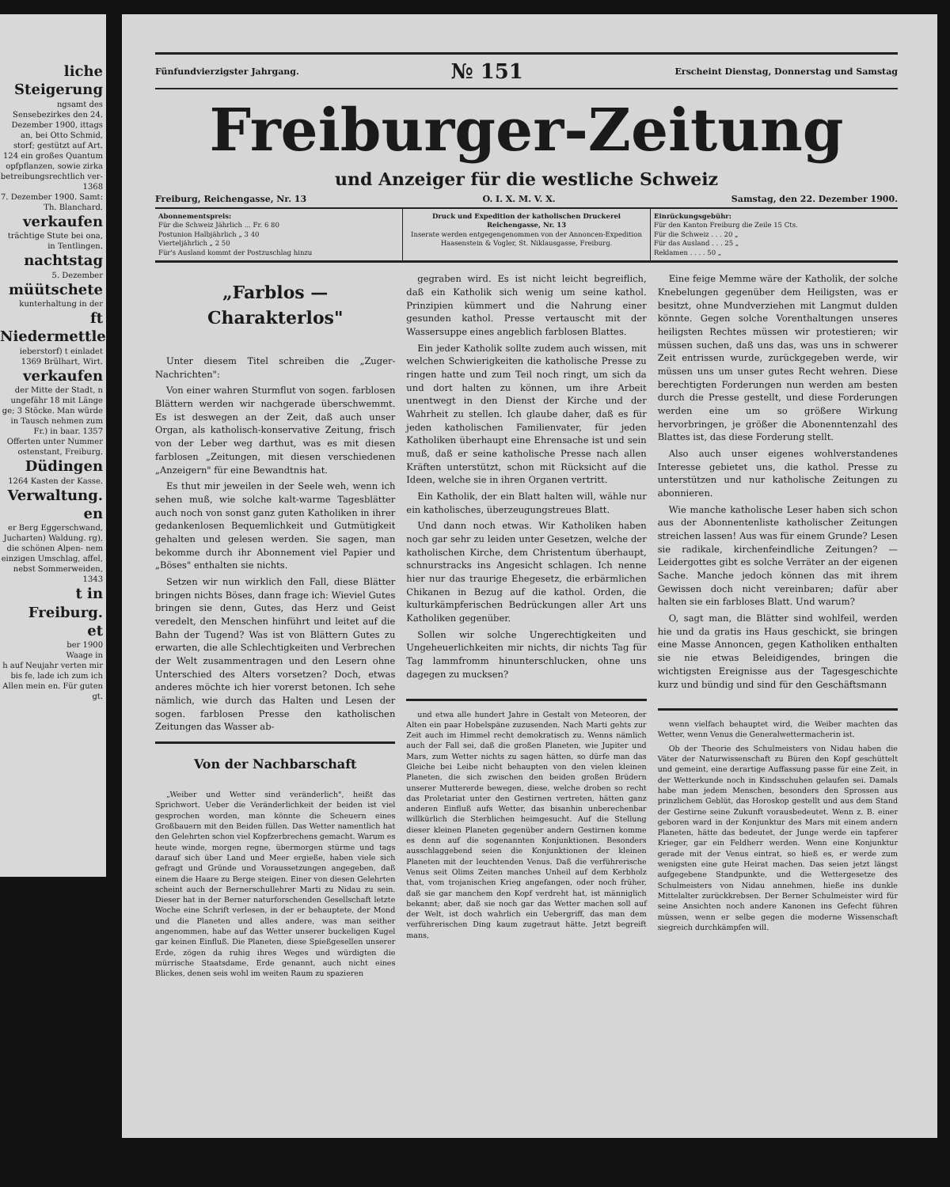liche Steigerung
ngsamt des Sensebezirkes den 24. Dezember 1900, ittags an, bei Otto Schmid, storf; gestützt auf Art. 124 ein großes Quantum opfpflanzen, sowie zirka betreibungsrechtlich ver- 1368
7. Dezember 1900. Samt: Th. Blanchard.
verkaufen
trächtige Stute bei ona, in Tentlingen.
nachtstag
5. Dezember
müütschete
kunterhaltung in der
ft Niedermettlen
ieberstorf) t einladet 1369 Brülhart, Wirt.
verkaufen
der Mitte der Stadt, n ungefähr 18 mit Länge ge; 3 Stöcke. Man würde in Tausch nehmen zum Fr.) in baar. 1357 Offerten unter Nummer ostenstant, Freiburg.
Düdingen
1264 Kasten der Kasse.
Verwaltung.
en
er Berg Eggerschwand, Jucharten) Waldung. rg), die schönen Alpen- nem einzigen Umschlag, affel, nebst Sommerweiden, 1343
t in Freiburg.
et
ber 1900
Waage in
h auf Neujahr verten mir bis fe, lade ich zum ich Allen mein en. Für guten gt.
Fünfundvierzigster Jahrgang. № 151 Erscheint Dienstag, Donnerstag und Samstag
Freiburger-Zeitung
und Anzeiger für die westliche Schweiz
Freiburg, Reichengasse, Nr. 13 O. I. X. M. V. X. Samstag, den 22. Dezember 1900.
Abonnementspreis:
Für die Schweiz Jährlich ... Fr. 6 80
Postunion Halbjährlich „ 3 40
Vierteljährlich „ 2 50
Für's Ausland kommt der Postzuschlag hinzu
Druck und Expedition der katholischen Druckerei Reichengasse, Nr. 13
Inserate werden entgegengenommen von der Annoncen-Expedition Haasenstein & Vogler, St. Niklausgasse, Freiburg.
Einrückungsgebühr:
Für den Kanton Freiburg die Zeile 15 Cts.
Für die Schweiz . . . 20 „
Für das Ausland . . . 25 „
Reklamen . . . . 50 „
„Farblos — Charakterlos"
Unter diesem Titel schreiben die „Zuger-Nachrichten":
Von einer wahren Sturmflut von sogen. farblosen Blättern werden wir nachgerade überschwemmt. Es ist deswegen an der Zeit, daß auch unser Organ, als katholisch-konservative Zeitung, frisch von der Leber weg darthut, was es mit diesen farblosen „Zeitungen, mit diesen verschiedenen „Anzeigern" für eine Bewandtnis hat.
Es thut mir jeweilen in der Seele weh, wenn ich sehen muß, wie solche kalt-warme Tagesblätter auch noch von sonst ganz guten Katholiken in ihrer gedankenlosen Bequemlichkeit und Gutmütigkeit gehalten und gelesen werden. Sie sagen, man bekomme durch ihr Abonnement viel Papier und „Böses" enthalten sie nichts.
Setzen wir nun wirklich den Fall, diese Blätter bringen nichts Böses, dann frage ich: Wieviel Gutes bringen sie denn, Gutes, das Herz und Geist veredelt, den Menschen hinführt und leitet auf die Bahn der Tugend? Was ist von Blättern Gutes zu erwarten, die alle Schlechtigkeiten und Verbrechen der Welt zusammentragen und den Lesern ohne Unterschied des Alters vorsetzen? Doch, etwas anderes möchte ich hier vorerst betonen. Ich sehe nämlich, wie durch das Halten und Lesen der sogen. farblosen Presse den katholischen Zeitungen das Wasser ab-
Von der Nachbarschaft
„Weiber und Wetter sind veränderlich", heißt das Sprichwort. Ueber die Veränderlichkeit der beiden ist viel gesprochen worden, man könnte die Scheuern eines Großbauern mit den Beiden füllen. Das Wetter namentlich hat den Gelehrten schon viel Kopfzerbrechens gemacht. Warum es heute winde, morgen regne, übermorgen stürme und tags darauf sich über Land und Meer ergieße, haben viele sich gefragt und Gründe und Voraussetzungen angegeben, daß einem die Haare zu Berge steigen. Einer von diesen Gelehrten scheint auch der Bernerschullehrer Marti zu Nidau zu sein. Dieser hat in der Berner naturforschenden Gesellschaft letzte Woche eine Schrift verlesen, in der er behauptete, der Mond und die Planeten und alles andere, was man seither angenommen, habe auf das Wetter unserer buckeligen Kugel gar keinen Einfluß. Die Planeten, diese Spießgesellen unserer Erde, zögen da ruhig ihres Weges und würdigten die mürrische Staatsdame, Erde genannt, auch nicht eines Blickes, denen seis wohl im weiten Raum zu spazieren
gegraben wird. Es ist nicht leicht begreiflich, daß ein Katholik sich wenig um seine kathol. Prinzipien kümmert und die Nahrung einer gesunden kathol. Presse vertauscht mit der Wassersuppe eines angeblich farblosen Blattes.
Ein jeder Katholik sollte zudem auch wissen, mit welchen Schwierigkeiten die katholische Presse zu ringen hatte und zum Teil noch ringt, um sich da und dort halten zu können, um ihre Arbeit unentwegt in den Dienst der Kirche und der Wahrheit zu stellen. Ich glaube daher, daß es für jeden katholischen Familienvater, für jeden Katholiken überhaupt eine Ehrensache ist und sein muß, daß er seine katholische Presse nach allen Kräften unterstützt, schon mit Rücksicht auf die Ideen, welche sie in ihren Organen vertritt.
Ein Katholik, der ein Blatt halten will, wähle nur ein katholisches, überzeugungstreues Blatt.
Und dann noch etwas. Wir Katholiken haben noch gar sehr zu leiden unter Gesetzen, welche der katholischen Kirche, dem Christentum überhaupt, schnurstracks ins Angesicht schlagen. Ich nenne hier nur das traurige Ehegesetz, die erbärmlichen Chikanen in Bezug auf die kathol. Orden, die kulturkämpferischen Bedrückungen aller Art uns Katholiken gegenüber.
Sollen wir solche Ungerechtigkeiten und Ungeheuerlichkeiten mir nichts, dir nichts Tag für Tag lammfromm hinunterschlucken, ohne uns dagegen zu mucksen?
und etwa alle hundert Jahre in Gestalt von Meteoren, der Alten ein paar Hobelspäne zuzusenden. Nach Marti gehts zur Zeit auch im Himmel recht demokratisch zu. Wenns nämlich auch der Fall sei, daß die großen Planeten, wie Jupiter und Mars, zum Wetter nichts zu sagen hätten, so dürfe man das Gleiche bei Leibe nicht behaupten von den vielen kleinen Planeten, die sich zwischen den beiden großen Brüdern unserer Muttererde bewegen, diese, welche droben so recht das Proletariat unter den Gestirnen vertreten, hätten ganz anderen Einfluß aufs Wetter, das bisanhin unberechenbar willkürlich die Sterblichen heimgesucht. Auf die Stellung dieser kleinen Planeten gegenüber andern Gestirnen komme es denn auf die sogenannten Konjunktionen. Besonders ausschlaggebend seien die Konjunktionen der kleinen Planeten mit der leuchtenden Venus. Daß die verführerische Venus seit Olims Zeiten manches Unheil auf dem Kerbholz that, vom trojanischen Krieg angefangen, oder noch früher, daß sie gar manchem den Kopf verdreht hat, ist männiglich bekannt; aber, daß sie noch gar das Wetter machen soll auf der Welt, ist doch wahrlich ein Uebergriff, das man dem verführerischen Ding kaum zugetraut hätte. Jetzt begreift mans,
Eine feige Memme wäre der Katholik, der solche Knebelungen gegenüber dem Heiligsten, was er besitzt, ohne Mundverziehen mit Langmut dulden könnte. Gegen solche Vorenthaltungen unseres heiligsten Rechtes müssen wir protestieren; wir müssen suchen, daß uns das, was uns in schwerer Zeit entrissen wurde, zurückgegeben werde, wir müssen uns um unser gutes Recht wehren. Diese berechtigten Forderungen nun werden am besten durch die Presse gestellt, und diese Forderungen werden eine um so größere Wirkung hervorbringen, je größer die Abonenntenzahl des Blattes ist, das diese Forderung stellt.
Also auch unser eigenes wohlverstandenes Interesse gebietet uns, die kathol. Presse zu unterstützen und nur katholische Zeitungen zu abonnieren.
Wie manche katholische Leser haben sich schon aus der Abonnentenliste katholischer Zeitungen streichen lassen! Aus was für einem Grunde? Lesen sie radikale, kirchenfeindliche Zeitungen? — Leidergottes gibt es solche Verräter an der eigenen Sache. Manche jedoch können das mit ihrem Gewissen doch nicht vereinbaren; dafür aber halten sie ein farbloses Blatt. Und warum?
O, sagt man, die Blätter sind wohlfeil, werden hie und da gratis ins Haus geschickt, sie bringen eine Masse Annoncen, gegen Katholiken enthalten sie nie etwas Beleidigendes, bringen die wichtigsten Ereignisse aus der Tagesgeschichte kurz und bündig und sind für den Geschäftsmann
wenn vielfach behauptet wird, die Weiber machten das Wetter, wenn Venus die Generalwettermacherin ist.
Ob der Theorie des Schulmeisters von Nidau haben die Väter der Naturwissenschaft zu Büren den Kopf geschüttelt und gemeint, eine derartige Auffassung passe für eine Zeit, in der Wetterkunde noch in Kindsschuhen gelaufen sei. Damals habe man jedem Menschen, besonders den Sprossen aus prinzlichem Geblüt, das Horoskop gestellt und aus dem Stand der Gestirne seine Zukunft vorausbedeutet. Wenn z. B. einer geboren ward in der Konjunktur des Mars mit einem andern Planeten, hätte das bedeutet, der Junge werde ein tapferer Krieger, gar ein Feldherr werden. Wenn eine Konjunktur gerade mit der Venus eintrat, so hieß es, er werde zum wenigsten eine gute Heirat machen. Das seien jetzt längst aufgegebene Standpunkte, und die Wettergesetze des Schulmeisters von Nidau annehmen, hieße ins dunkle Mittelalter zurückkrebsen. Der Berner Schulmeister wird für seine Ansichten noch andere Kanonen ins Gefecht führen müssen, wenn er selbe gegen die moderne Wissenschaft siegreich durchkämpfen will.